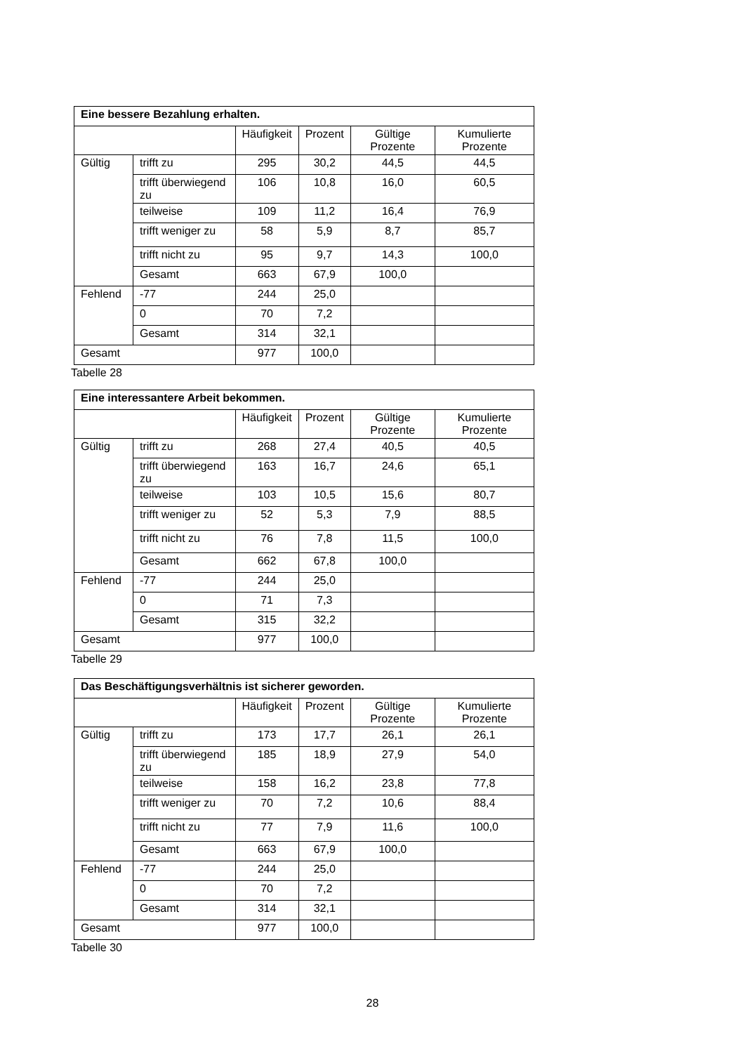| Eine bessere Bezahlung erhalten. | | | | | |
| --- | --- | --- | --- | --- | --- |
| | | Häufigkeit | Prozent | Gültige Prozente | Kumulierte Prozente |
| Gültig | trifft zu | 295 | 30,2 | 44,5 | 44,5 |
| | trifft überwiegend zu | 106 | 10,8 | 16,0 | 60,5 |
| | teilweise | 109 | 11,2 | 16,4 | 76,9 |
| | trifft weniger zu | 58 | 5,9 | 8,7 | 85,7 |
| | trifft nicht zu | 95 | 9,7 | 14,3 | 100,0 |
| | Gesamt | 663 | 67,9 | 100,0 | |
| Fehlend | -77 | 244 | 25,0 | | |
| | 0 | 70 | 7,2 | | |
| | Gesamt | 314 | 32,1 | | |
| Gesamt | | 977 | 100,0 | | |
Tabelle 28
| Eine interessantere Arbeit bekommen. | | | | | |
| --- | --- | --- | --- | --- | --- |
| | | Häufigkeit | Prozent | Gültige Prozente | Kumulierte Prozente |
| Gültig | trifft zu | 268 | 27,4 | 40,5 | 40,5 |
| | trifft überwiegend zu | 163 | 16,7 | 24,6 | 65,1 |
| | teilweise | 103 | 10,5 | 15,6 | 80,7 |
| | trifft weniger zu | 52 | 5,3 | 7,9 | 88,5 |
| | trifft nicht zu | 76 | 7,8 | 11,5 | 100,0 |
| | Gesamt | 662 | 67,8 | 100,0 | |
| Fehlend | -77 | 244 | 25,0 | | |
| | 0 | 71 | 7,3 | | |
| | Gesamt | 315 | 32,2 | | |
| Gesamt | | 977 | 100,0 | | |
Tabelle 29
| Das Beschäftigungsverhältnis ist sicherer geworden. | | | | | |
| --- | --- | --- | --- | --- | --- |
| | | Häufigkeit | Prozent | Gültige Prozente | Kumulierte Prozente |
| Gültig | trifft zu | 173 | 17,7 | 26,1 | 26,1 |
| | trifft überwiegend zu | 185 | 18,9 | 27,9 | 54,0 |
| | teilweise | 158 | 16,2 | 23,8 | 77,8 |
| | trifft weniger zu | 70 | 7,2 | 10,6 | 88,4 |
| | trifft nicht zu | 77 | 7,9 | 11,6 | 100,0 |
| | Gesamt | 663 | 67,9 | 100,0 | |
| Fehlend | -77 | 244 | 25,0 | | |
| | 0 | 70 | 7,2 | | |
| | Gesamt | 314 | 32,1 | | |
| Gesamt | | 977 | 100,0 | | |
Tabelle 30
28